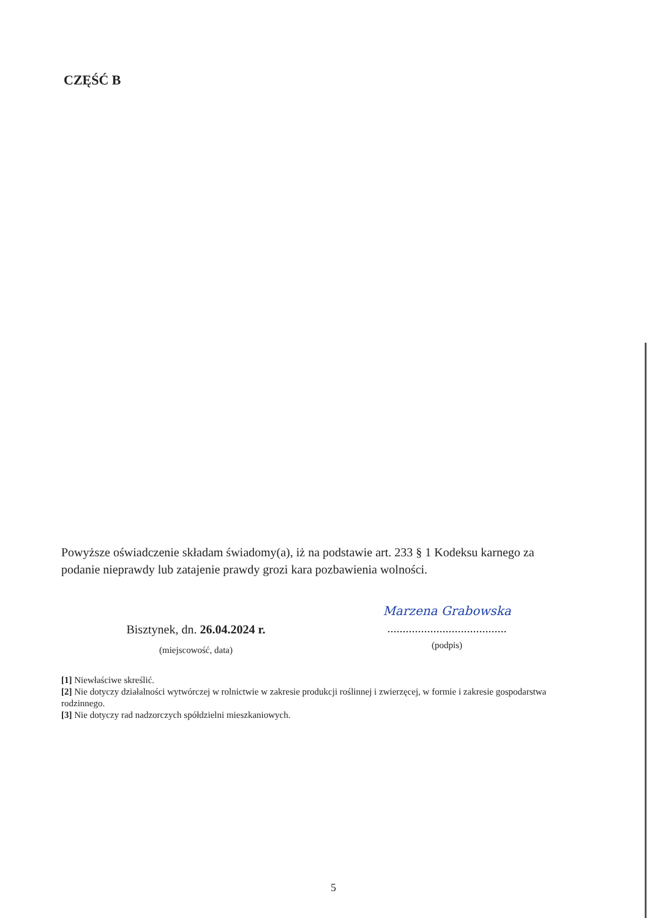CZĘŚĆ B
Powyższe oświadczenie składam świadomy(a), iż na podstawie art. 233 § 1 Kodeksu karnego za podanie nieprawdy lub zatajenie prawdy grozi kara pozbawienia wolności.
Bisztynek, dn. 26.04.2024 r.
(miejscowość, data)
Marzena Grabowska
.......................................
(podpis)
[1] Niewłaściwe skreślić.
[2] Nie dotyczy działalności wytwórczej w rolnictwie w zakresie produkcji roślinnej i zwierzęcej, w formie i zakresie gospodarstwa rodzinnego.
[3] Nie dotyczy rad nadzorczych spółdzielni mieszkaniowych.
5